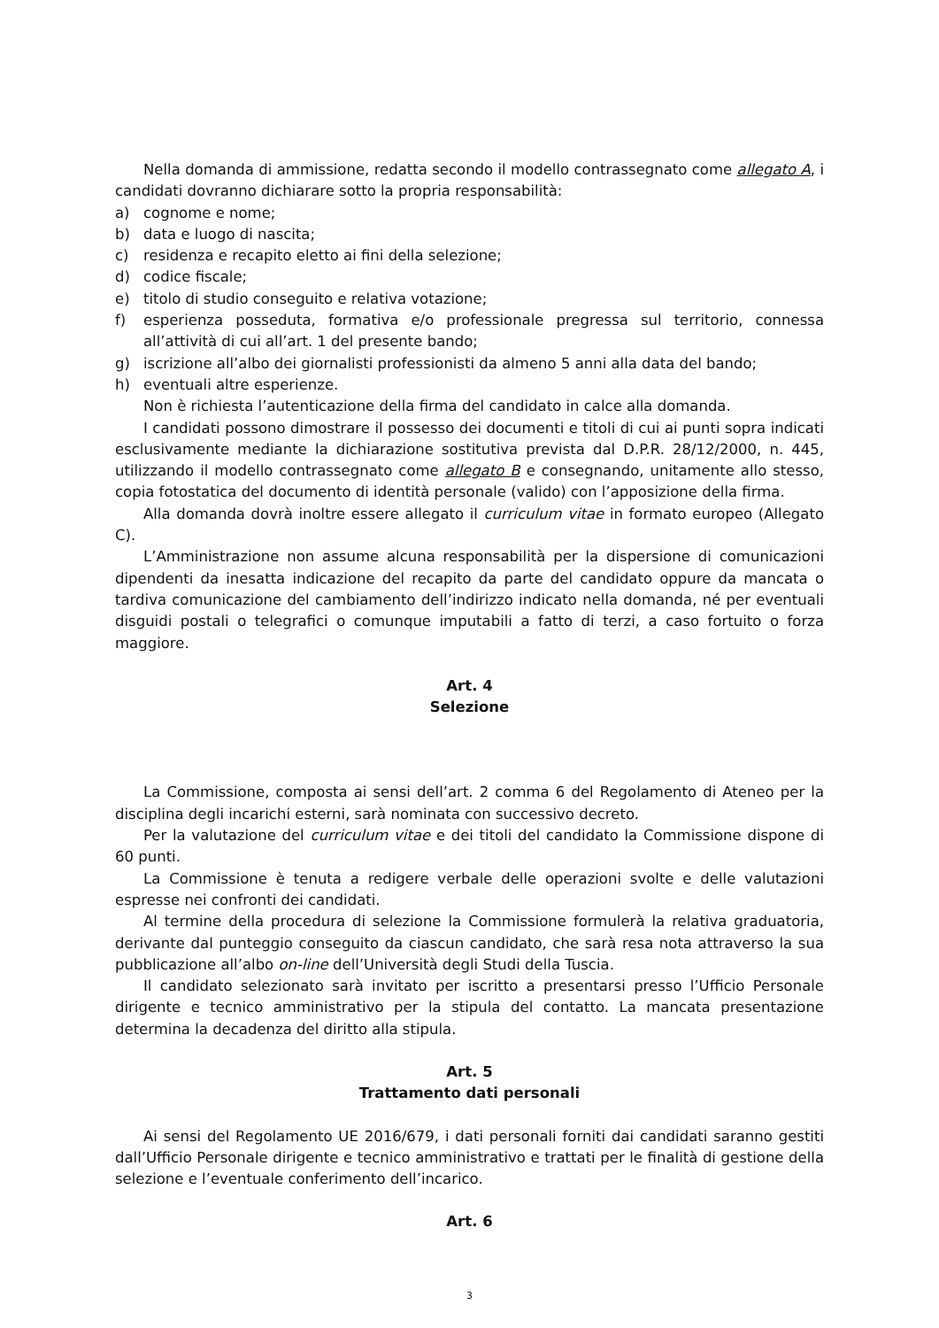Nella domanda di ammissione, redatta secondo il modello contrassegnato come allegato A, i candidati dovranno dichiarare sotto la propria responsabilità:
a) cognome e nome;
b) data e luogo di nascita;
c) residenza e recapito eletto ai fini della selezione;
d) codice fiscale;
e) titolo di studio conseguito e relativa votazione;
f) esperienza posseduta, formativa e/o professionale pregressa sul territorio, connessa all’attività di cui all’art. 1 del presente bando;
g) iscrizione all’albo dei giornalisti professionisti da almeno 5 anni alla data del bando;
h) eventuali altre esperienze.
Non è richiesta l’autenticazione della firma del candidato in calce alla domanda.
I candidati possono dimostrare il possesso dei documenti e titoli di cui ai punti sopra indicati esclusivamente mediante la dichiarazione sostitutiva prevista dal D.P.R. 28/12/2000, n. 445, utilizzando il modello contrassegnato come allegato B e consegnando, unitamente allo stesso, copia fotostatica del documento di identità personale (valido) con l’apposizione della firma.
Alla domanda dovrà inoltre essere allegato il curriculum vitae in formato europeo (Allegato C).
L’Amministrazione non assume alcuna responsabilità per la dispersione di comunicazioni dipendenti da inesatta indicazione del recapito da parte del candidato oppure da mancata o tardiva comunicazione del cambiamento dell’indirizzo indicato nella domanda, né per eventuali disguidi postali o telegrafici o comunque imputabili a fatto di terzi, a caso fortuito o forza maggiore.
Art. 4
Selezione
La Commissione, composta ai sensi dell’art. 2 comma 6 del Regolamento di Ateneo per la disciplina degli incarichi esterni, sarà nominata con successivo decreto.
Per la valutazione del curriculum vitae e dei titoli del candidato la Commissione dispone di 60 punti.
La Commissione è tenuta a redigere verbale delle operazioni svolte e delle valutazioni espresse nei confronti dei candidati.
Al termine della procedura di selezione la Commissione formulerà la relativa graduatoria, derivante dal punteggio conseguito da ciascun candidato, che sarà resa nota attraverso la sua pubblicazione all’albo on-line dell’Università degli Studi della Tuscia.
Il candidato selezionato sarà invitato per iscritto a presentarsi presso l’Ufficio Personale dirigente e tecnico amministrativo per la stipula del contatto. La mancata presentazione determina la decadenza del diritto alla stipula.
Art. 5
Trattamento dati personali
Ai sensi del Regolamento UE 2016/679, i dati personali forniti dai candidati saranno gestiti dall’Ufficio Personale dirigente e tecnico amministrativo e trattati per le finalità di gestione della selezione e l’eventuale conferimento dell’incarico.
Art. 6
3